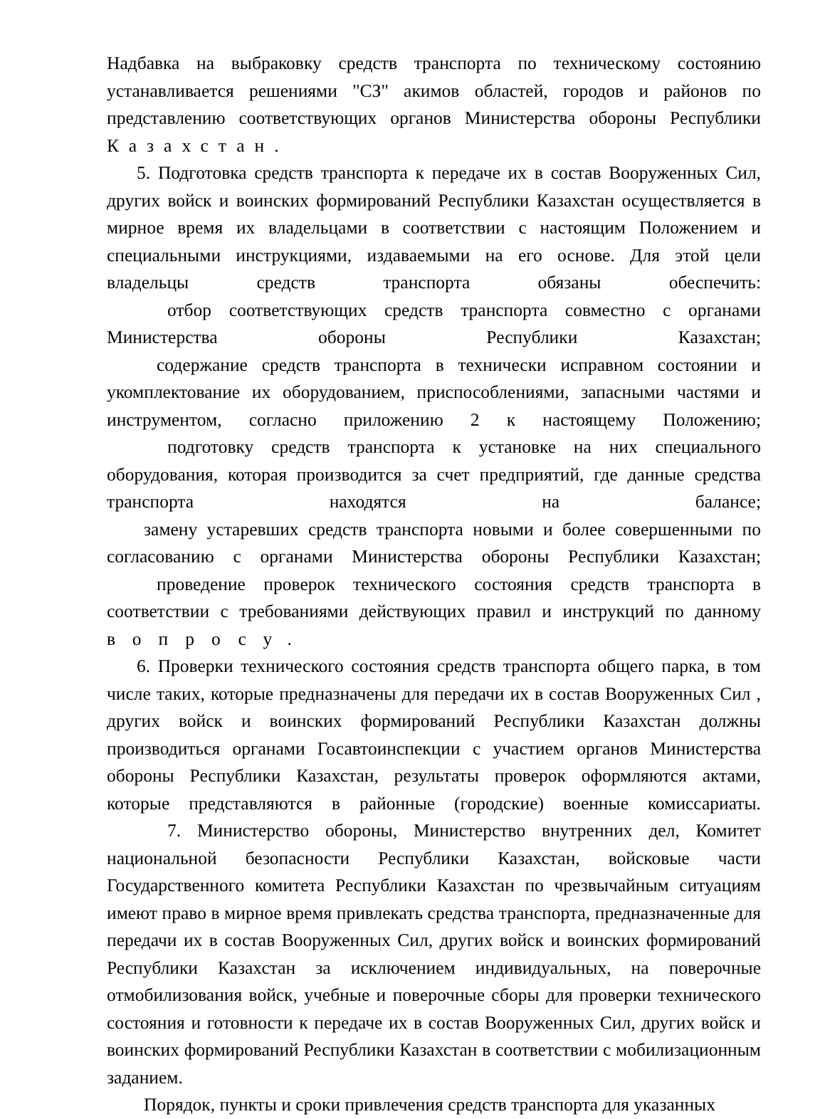Надбавка на выбраковку средств транспорта по техническому состоянию устанавливается решениями "СЗ" акимов областей, городов и районов по представлению соответствующих органов Министерства обороны Республики
Казахстан.
5. Подготовка средств транспорта к передаче их в состав Вооруженных Сил, других войск и воинских формирований Республики Казахстан осуществляется в мирное время их владельцами в соответствии с настоящим Положением и специальными инструкциями, издаваемыми на его основе. Для этой цели владельцы средств транспорта обязаны обеспечить:
отбор соответствующих средств транспорта совместно с органами Министерства обороны Республики Казахстан;
содержание средств транспорта в технически исправном состоянии и укомплектование их оборудованием, приспособлениями, запасными частями и инструментом, согласно приложению 2 к настоящему Положению;
подготовку средств транспорта к установке на них специального оборудования, которая производится за счет предприятий, где данные средства транспорта находятся на балансе;
замену устаревших средств транспорта новыми и более совершенными по согласованию с органами Министерства обороны Республики Казахстан;
проведение проверок технического состояния средств транспорта в соответствии с требованиями действующих правил и инструкций по данному
вопросу.
6. Проверки технического состояния средств транспорта общего парка, в том числе таких, которые предназначены для передачи их в состав Вооруженных Сил , других войск и воинских формирований Республики Казахстан должны производиться органами Госавтоинспекции с участием органов Министерства обороны Республики Казахстан, результаты проверок оформляются актами, которые представляются в районные (городские) военные комиссариаты.
7. Министерство обороны, Министерство внутренних дел, Комитет национальной безопасности Республики Казахстан, войсковые части Государственного комитета Республики Казахстан по чрезвычайным ситуациям имеют право в мирное время привлекать средства транспорта, предназначенные для передачи их в состав Вооруженных Сил, других войск и воинских формирований Республики Казахстан за исключением индивидуальных, на поверочные отмобилизования войск, учебные и поверочные сборы для проверки технического состояния и готовности к передаче их в состав Вооруженных Сил, других войск и воинских формирований Республики Казахстан в соответствии с мобилизационным заданием.
Порядок, пункты и сроки привлечения средств транспорта для указанных